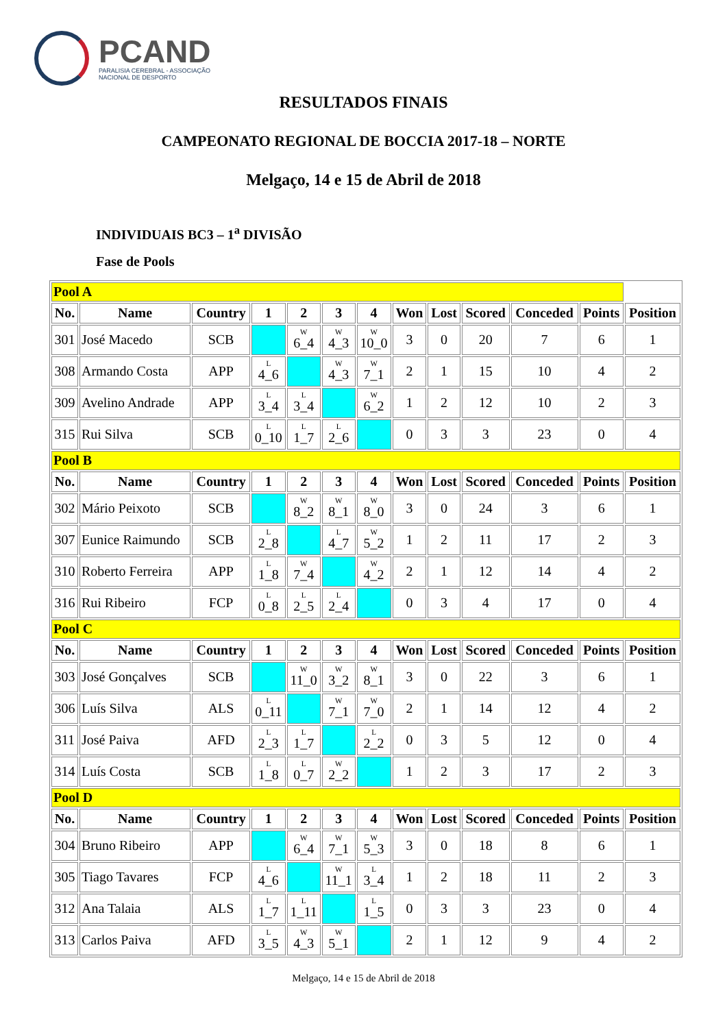PCAND
PARALISIA CEREBRAL - ASSOCIAÇÃO
NACIONAL DE DESPORTO
RESULTADOS FINAIS
CAMPEONATO REGIONAL DE BOCCIA 2017-18 – NORTE
Melgaço, 14 e 15 de Abril de 2018
INDIVIDUAIS BC3 – 1<sup>a</sup> DIVISÃO
Fase de Pools
| Pool A | | | | | | | | | | | | |
| No. | Name | Country | 1 | 2 | 3 | 4 | Won | Lost | Scored | Conceded | Points | Position |
| 301 | José Macedo | SCB | | W 6_4 | W 4_3 | W 10_0 | 3 | 0 | 20 | 7 | 6 | 1 |
| 308 | Armando Costa | APP | L 4_6 | | W 4_3 | W 7_1 | 2 | 1 | 15 | 10 | 4 | 2 |
| 309 | Avelino Andrade | APP | L 3_4 | L 3_4 | | W 6_2 | 1 | 2 | 12 | 10 | 2 | 3 |
| 315 | Rui Silva | SCB | L 0_10 | L 1_7 | L 2_6 | | 0 | 3 | 3 | 23 | 0 | 4 |
| Pool B | | | | | | | | | | | | |
| No. | Name | Country | 1 | 2 | 3 | 4 | Won | Lost | Scored | Conceded | Points | Position |
| 302 | Mário Peixoto | SCB | | W 8_2 | W 8_1 | W 8_0 | 3 | 0 | 24 | 3 | 6 | 1 |
| 307 | Eunice Raimundo | SCB | L 2_8 | | L 4_7 | W 5_2 | 1 | 2 | 11 | 17 | 2 | 3 |
| 310 | Roberto Ferreira | APP | L 1_8 | W 7_4 | | W 4_2 | 2 | 1 | 12 | 14 | 4 | 2 |
| 316 | Rui Ribeiro | FCP | L 0_8 | L 2_5 | L 2_4 | | 0 | 3 | 4 | 17 | 0 | 4 |
| Pool C | | | | | | | | | | | | |
| No. | Name | Country | 1 | 2 | 3 | 4 | Won | Lost | Scored | Conceded | Points | Position |
| 303 | José Gonçalves | SCB | | W 11_0 | W 3_2 | W 8_1 | 3 | 0 | 22 | 3 | 6 | 1 |
| 306 | Luís Silva | ALS | L 0_11 | | W 7_1 | W 7_0 | 2 | 1 | 14 | 12 | 4 | 2 |
| 311 | José Paiva | AFD | L 2_3 | L 1_7 | | L 2_2 | 0 | 3 | 5 | 12 | 0 | 4 |
| 314 | Luís Costa | SCB | L 1_8 | L 0_7 | W 2_2 | | 1 | 2 | 3 | 17 | 2 | 3 |
| Pool D | | | | | | | | | | | | |
| No. | Name | Country | 1 | 2 | 3 | 4 | Won | Lost | Scored | Conceded | Points | Position |
| 304 | Bruno Ribeiro | APP | | W 6_4 | W 7_1 | W 5_3 | 3 | 0 | 18 | 8 | 6 | 1 |
| 305 | Tiago Tavares | FCP | L 4_6 | | W 11_1 | L 3_4 | 1 | 2 | 18 | 11 | 2 | 3 |
| 312 | Ana Talaia | ALS | L 1_7 | L 1_11 | | L 1_5 | 0 | 3 | 3 | 23 | 0 | 4 |
| 313 | Carlos Paiva | AFD | L 3_5 | W 4_3 | W 5_1 | | 2 | 1 | 12 | 9 | 4 | 2 |
Melgaço, 14 e 15 de Abril de 2018